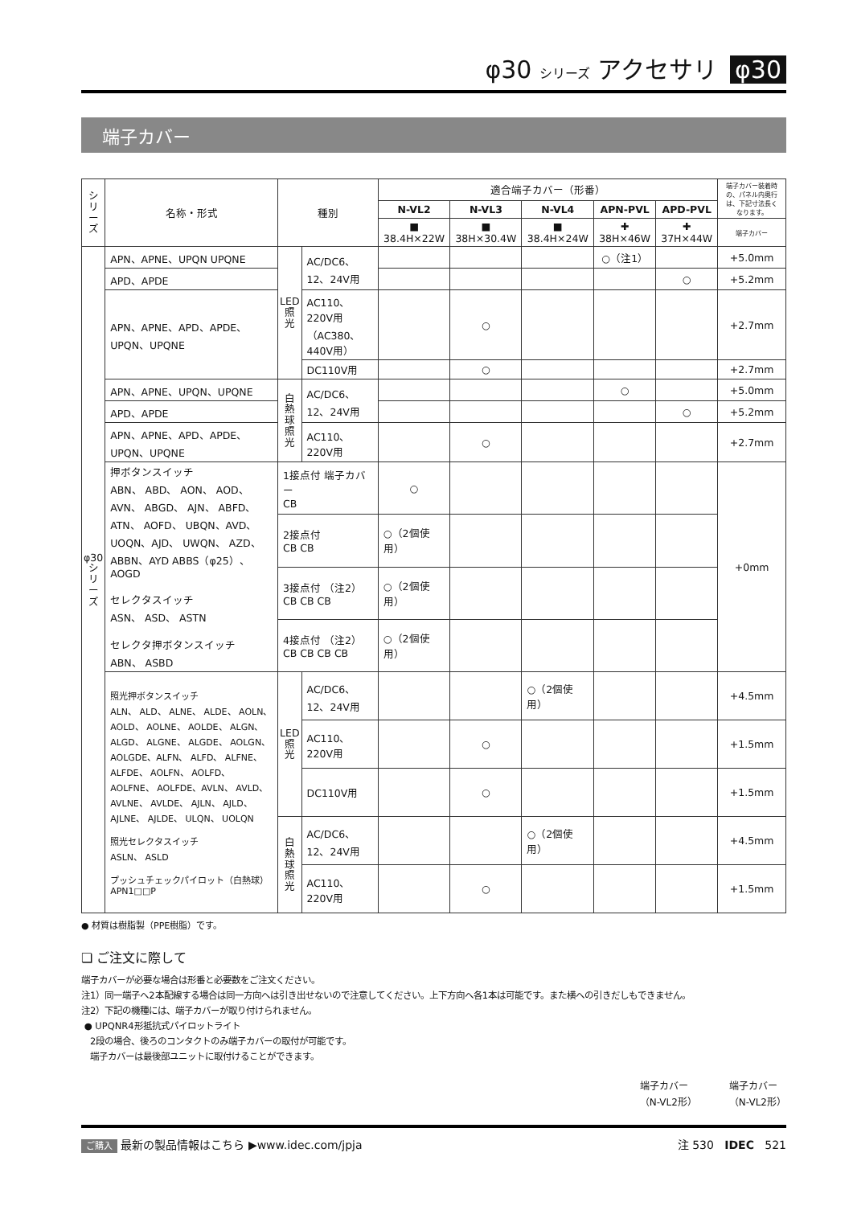φ30 シリーズ アクセサリ φ30
端子カバー
| シリーズ | 名称・形式 | 種別 | | 適合端子カバー（形番） | | | | | 端子カバー装着時の、パネル内奥行は、下記寸法長くなります。 |
| --- | --- | --- | --- | --- | --- | --- | --- | --- | --- |
| | | | | N-VL2 | N-VL3 | N-VL4 | APN-PVL | APD-PVL | |
| | | | | ■ 38.4H×22W | ■ 38H×30.4W | ■ 38.4H×24W | ✚ 38H×46W | ✚ 37H×44W | 端子カバー |
| φ30シリーズ | APN、APNE、UPQN UPQNE | LED照光 | AC/DC6、12、24V用 | | | | ○（注1） | | +5.0mm |
| | APD、APDE | | | | | | | ○ | +5.2mm |
| | APN、APNE、APD、APDE、UPQN、UPQNE | | AC110、220V用（AC380、440V用） | | ○ | | | | +2.7mm |
| | | | DC110V用 | | ○ | | | | +2.7mm |
| | APN、APNE、UPQN、UPQNE | 白熱球照光 | AC/DC6、12、24V用 | | | | ○ | | +5.0mm |
| | APD、APDE | | | | | | | ○ | +5.2mm |
| | APN、APNE、APD、APDE、UPQN、UPQNE | | AC110、220V用 | | ○ | | | | +2.7mm |
| | 押ボタンスイッチ ABN、 ABD、 AON、 AOD、 AVN、 ABGD、 AJN、 ABFD、ATN、 AOFD、 UBQN、AVD、 UOQN、AJD、 UWQN、 AZD、 ABBN、AYD ABBS（φ25）、AOGD セレクタスイッチ ASN、 ASD、 ASTN セレクタ押ボタンスイッチ ABN、 ASBD | 1接点付 端子カバー CB | | ○ | | | | | +0mm |
| | | 2接点付 CB CB | | ○（2個使用） | | | | | |
| | | 3接点付 （注2） CB CB CB | | ○（2個使用） | | | | | |
| | | 4接点付 （注2） CB CB CB CB | | ○（2個使用） | | | | | |
| | 照光押ボタンスイッチ ALN、 ALD、 ALNE、 ALDE、 AOLN、 AOLD、 AOLNE、 AOLDE、 ALGN、 ALGD、 ALGNE、 ALGDE、 AOLGN、AOLGDE、ALFN、 ALFD、 ALFNE、 ALFDE、 AOLFN、 AOLFD、 AOLFNE、 AOLFDE、AVLN、 AVLD、 AVLNE、 AVLDE、 AJLN、 AJLD、 AJLNE、 AJLDE、 ULQN、 UOLQN 照光セレクタスイッチ ASLN、 ASLD プッシュチェックパイロット（白熱球） APN1□□P | LED照光 | AC/DC6、12、24V用 | | | ○（2個使用） | | | +4.5mm |
| | | | AC110、220V用 | | ○ | | | | +1.5mm |
| | | | DC110V用 | | ○ | | | | +1.5mm |
| | | 白熱球照光 | AC/DC6、12、24V用 | | | ○（2個使用） | | | +4.5mm |
| | | | AC110、220V用 | | ○ | | | | +1.5mm |
● 材質は樹脂製（PPE樹脂）です。
❏ ご注文に際して
端子カバーが必要な場合は形番と必要数をご注文ください。
注1）同一端子へ2本配線する場合は同一方向へは引き出せないので注意してください。上下方向へ各1本は可能です。また横への引きだしもできません。
注2）下記の機種には、端子カバーが取り付けられません。
● UPQNR4形抵抗式パイロットライト
2段の場合、後ろのコンタクトのみ端子カバーの取付が可能です。
端子カバーは最後部ユニットに取付けることができます。
端子カバー
（N-VL2形） 端子カバー
（N-VL2形）
ご購入 最新の製品情報はこちら ▶www.idec.com/jpja 注 530 IDEC 521